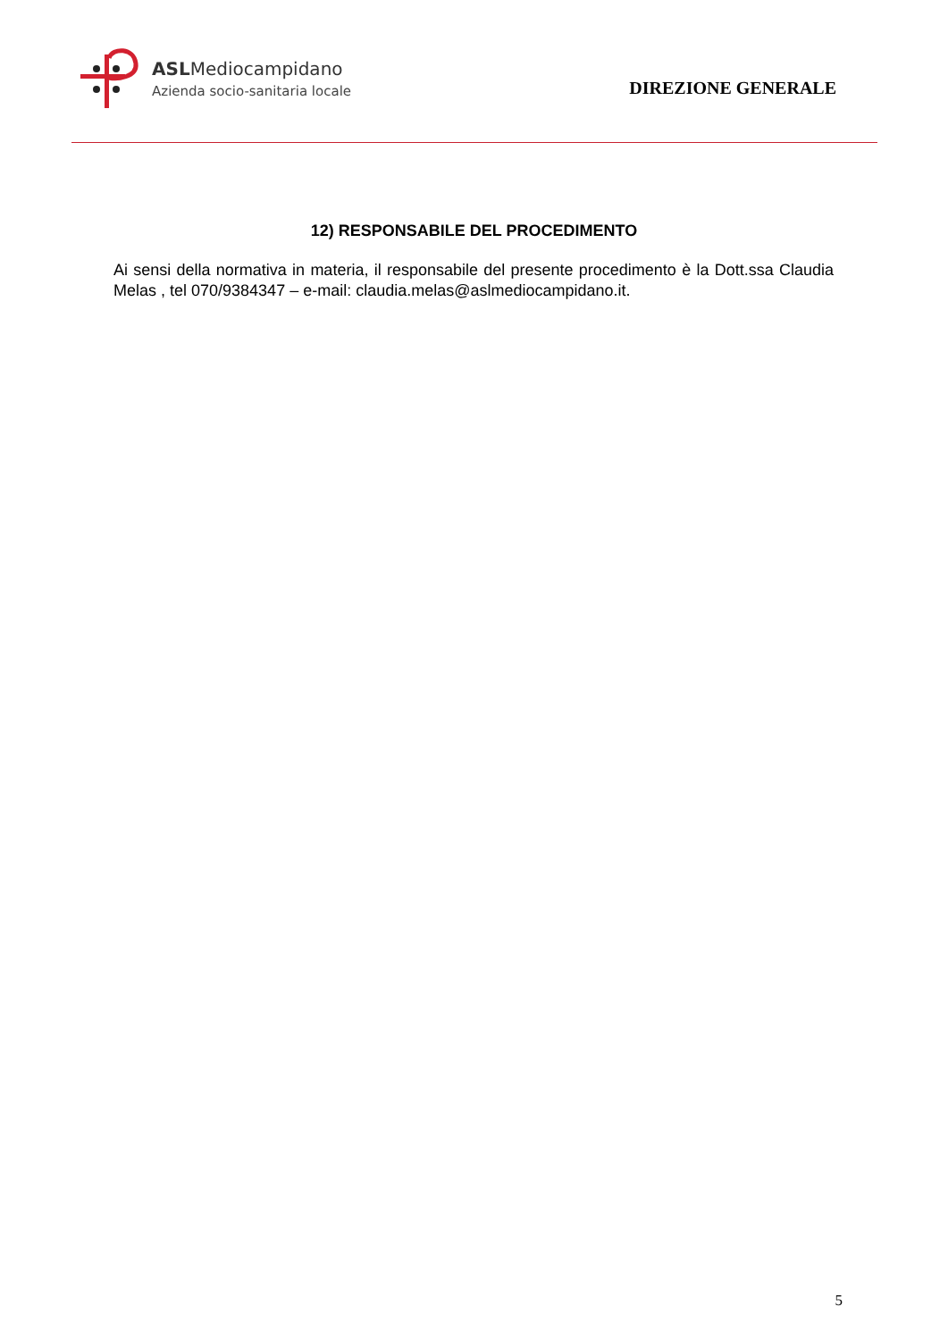ASLMediocampidano
Azienda socio-sanitaria locale
DIREZIONE GENERALE
12) RESPONSABILE DEL PROCEDIMENTO
Ai sensi della normativa in materia, il responsabile del presente procedimento è la Dott.ssa Claudia Melas , tel 070/9384347 – e-mail: claudia.melas@aslmediocampidano.it.
5